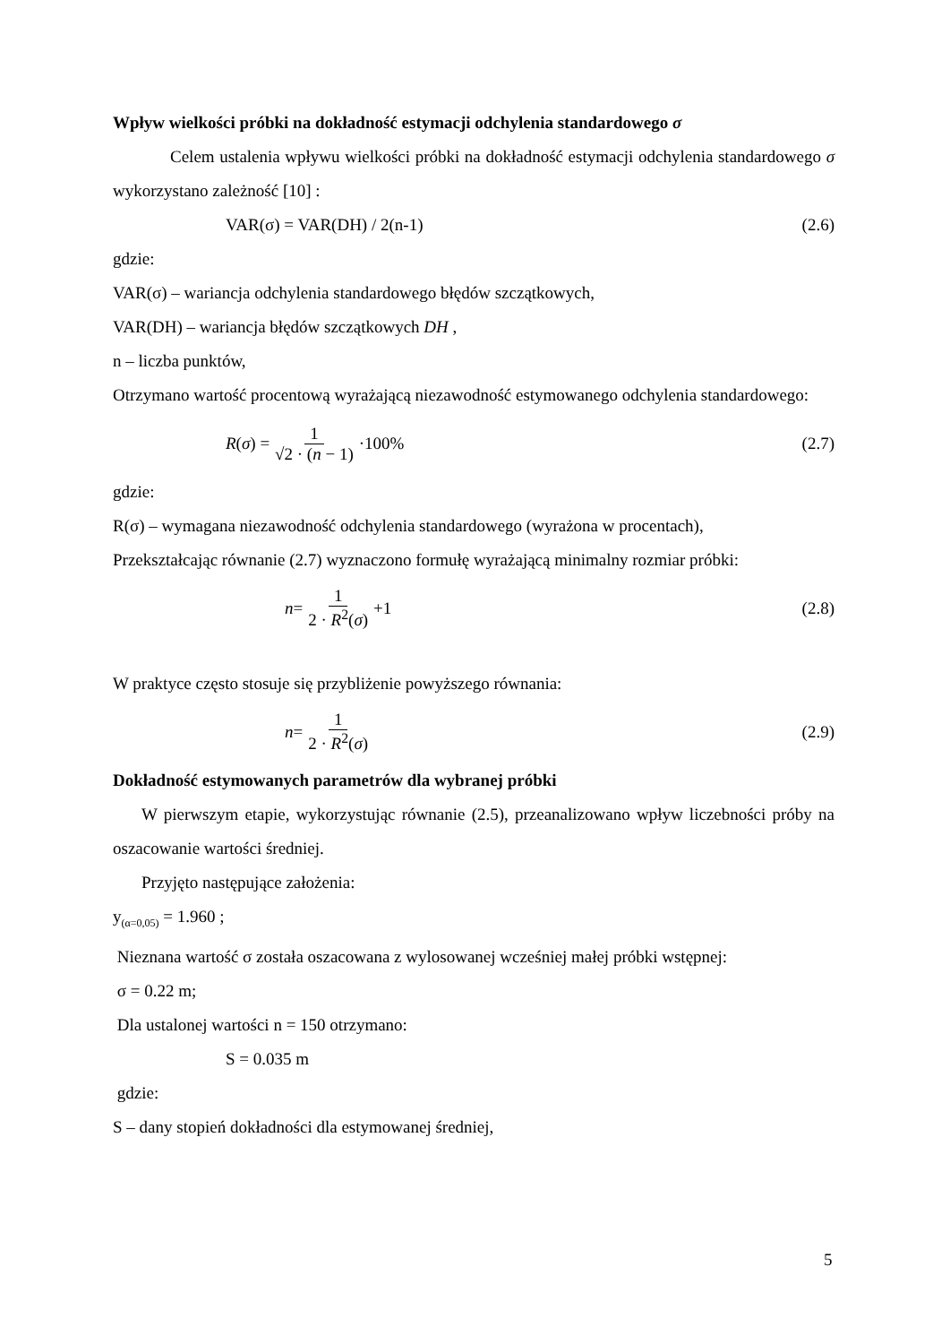Wpływ wielkości próbki na dokładność estymacji odchylenia standardowego σ
Celem ustalenia wpływu wielkości próbki na dokładność estymacji odchylenia standardowego σ wykorzystano zależność [10] :
VAR(σ) = VAR(DH) / 2(n-1) (2.6)
gdzie:
VAR(σ) – wariancja odchylenia standardowego błędów szczątkowych,
VAR(DH) – wariancja błędów szczątkowych DH ,
n – liczba punktów,
Otrzymano wartość procentową wyrażającą niezawodność estymowanego odchylenia standardowego:
R (σ) = 1 √2 · (n − 1) ·100% (2.7)
gdzie:
R(σ) – wymagana niezawodność odchylenia standardowego (wyrażona w procentach),
Przekształcając równanie (2.7) wyznaczono formułę wyrażającą minimalny rozmiar próbki:
n = 1 2 · R<sup>2</sup>(σ) +1 (2.8)
W praktyce często stosuje się przybliżenie powyższego równania:
n = 1 2 · R<sup>2</sup>(σ) (2.9)
Dokładność estymowanych parametrów dla wybranej próbki
W pierwszym etapie, wykorzystując równanie (2.5), przeanalizowano wpływ liczebności próby na oszacowanie wartości średniej.
Przyjęto następujące założenia:
y<sub>(α=0,05)</sub> = 1.960 ;
Nieznana wartość σ została oszacowana z wylosowanej wcześniej małej próbki wstępnej:
σ = 0.22 m;
Dla ustalonej wartości n = 150 otrzymano:
S = 0.035 m
gdzie:
S – dany stopień dokładności dla estymowanej średniej,
5